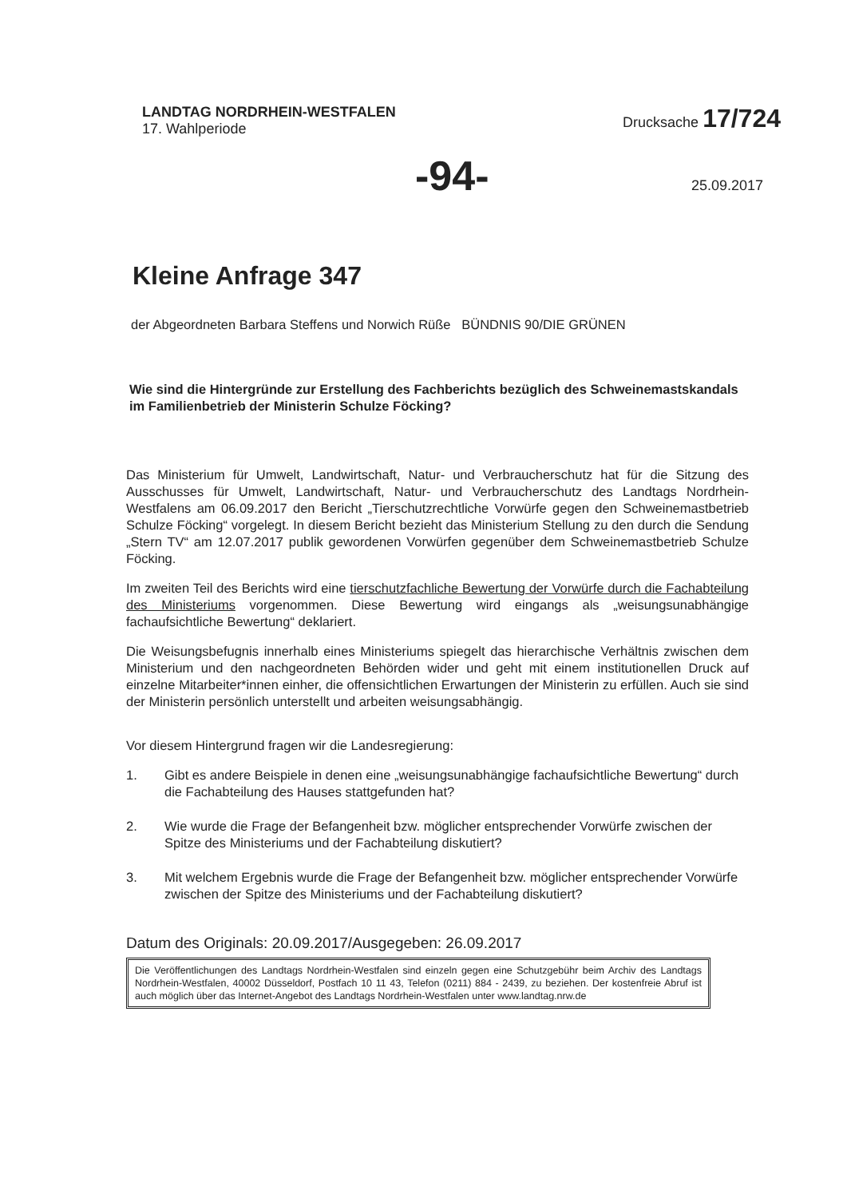LANDTAG NORDRHEIN-WESTFALEN
17. Wahlperiode
Drucksache 17/724
-94- 25.09.2017
Kleine Anfrage 347
der Abgeordneten Barbara Steffens und Norwich Rüße BÜNDNIS 90/DIE GRÜNEN
Wie sind die Hintergründe zur Erstellung des Fachberichts bezüglich des Schweinemastskandals im Familienbetrieb der Ministerin Schulze Föcking?
Das Ministerium für Umwelt, Landwirtschaft, Natur- und Verbraucherschutz hat für die Sitzung des Ausschusses für Umwelt, Landwirtschaft, Natur- und Verbraucherschutz des Landtags Nordrhein-Westfalens am 06.09.2017 den Bericht „Tierschutzrechtliche Vorwürfe gegen den Schweinemastbetrieb Schulze Föcking“ vorgelegt. In diesem Bericht bezieht das Ministerium Stellung zu den durch die Sendung „Stern TV“ am 12.07.2017 publik gewordenen Vorwürfen gegenüber dem Schweinemastbetrieb Schulze Föcking.
Im zweiten Teil des Berichts wird eine tierschutzfachliche Bewertung der Vorwürfe durch die Fachabteilung des Ministeriums vorgenommen. Diese Bewertung wird eingangs als „weisungsunabhängige fachaufsichtliche Bewertung“ deklariert.
Die Weisungsbefugnis innerhalb eines Ministeriums spiegelt das hierarchische Verhältnis zwischen dem Ministerium und den nachgeordneten Behörden wider und geht mit einem institutionellen Druck auf einzelne Mitarbeiter*innen einher, die offensichtlichen Erwartungen der Ministerin zu erfüllen. Auch sie sind der Ministerin persönlich unterstellt und arbeiten weisungsabhängig.
Vor diesem Hintergrund fragen wir die Landesregierung:
1. Gibt es andere Beispiele in denen eine „weisungsunabhängige fachaufsichtliche Bewertung“ durch die Fachabteilung des Hauses stattgefunden hat?
2. Wie wurde die Frage der Befangenheit bzw. möglicher entsprechender Vorwürfe zwischen der Spitze des Ministeriums und der Fachabteilung diskutiert?
3. Mit welchem Ergebnis wurde die Frage der Befangenheit bzw. möglicher entsprechender Vorwürfe zwischen der Spitze des Ministeriums und der Fachabteilung diskutiert?
Datum des Originals: 20.09.2017/Ausgegeben: 26.09.2017
Die Veröffentlichungen des Landtags Nordrhein-Westfalen sind einzeln gegen eine Schutzgebühr beim Archiv des Landtags Nordrhein-Westfalen, 40002 Düsseldorf, Postfach 10 11 43, Telefon (0211) 884 - 2439, zu beziehen. Der kostenfreie Abruf ist auch möglich über das Internet-Angebot des Landtags Nordrhein-Westfalen unter www.landtag.nrw.de